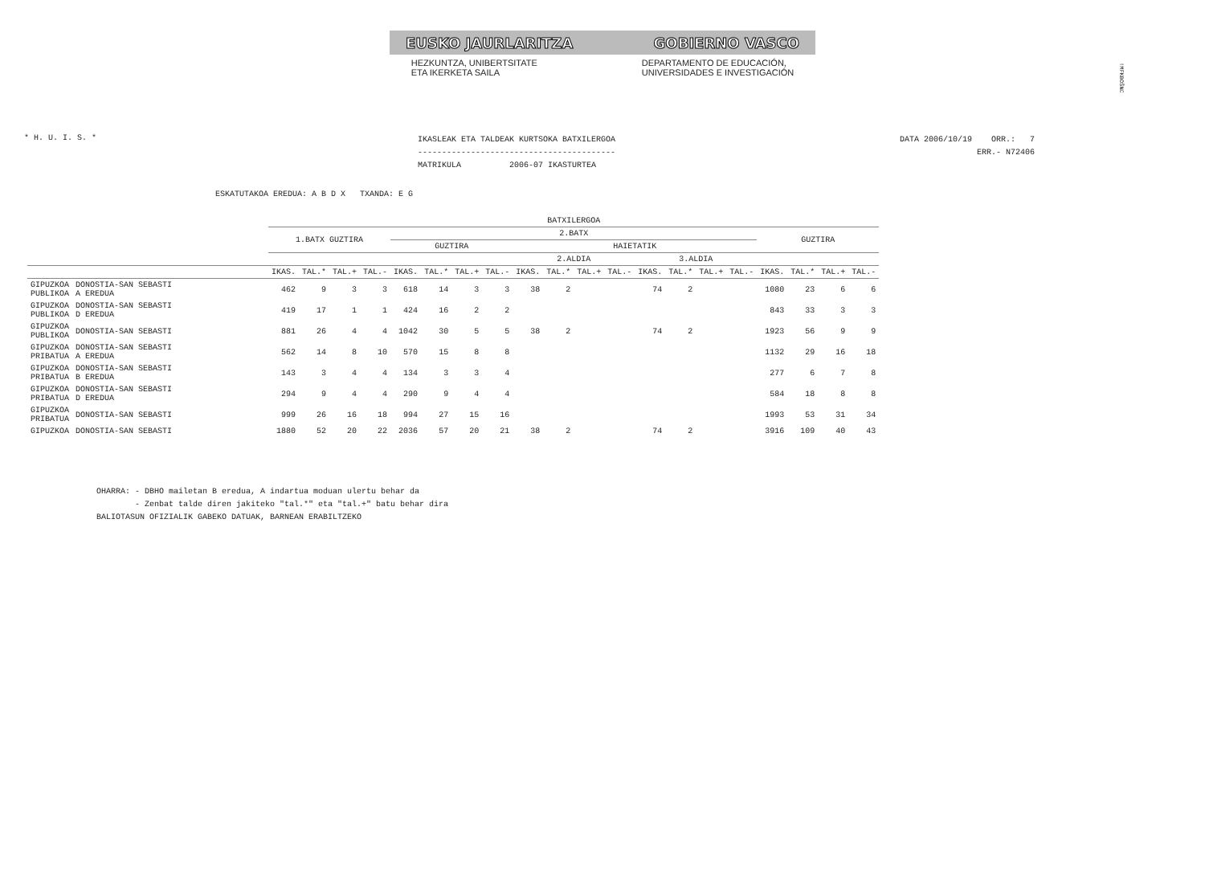!MFKBOŠNC
EUSKO JAURLARITZA GOBIERNO VASCO
HEZKUNTZA, UNIBERTSITATE
ETA IKERKETA SAILA
DEPARTAMENTO DE EDUCACIÓN,
UNIVERSIDADES E INVESTIGACIÓN
* H. U. I. S. *
IKASLEAK ETA TALDEAK KURTSOKA BATXILERGOA
-----------------------------------------
MATRIKULA 2006-07 IKASTURTEA
DATA 2006/10/19 ORR.: 7
ERR.- N72406
ESKATUTAKOA EREDUA: A B D X TXANDA: E G
| | | BATXILERGOA | | | | | | | | | | | | | | | | | | | |
| --- | --- | --- | --- | --- | --- | --- | --- | --- | --- | --- | --- | --- | --- | --- | --- | --- | --- | --- | --- | --- | --- |
| | | 1.BATX GUZTIRA | | | | 2.BATX | | | | | | | | | | | | GUZTIRA | | | |
| | | | | | | GUZTIRA | | | | HAIETATIK | | | | | | | | | | | |
| | | | | | | | | | | 2.ALDIA | | | | 3.ALDIA | | | | | | | |
| | | IKAS. | TAL.* | TAL.+ | TAL.- | IKAS. | TAL.* | TAL.+ | TAL.- | IKAS. | TAL.* | TAL.+ | TAL.- | IKAS. | TAL.* | TAL.+ | TAL.- | IKAS. | TAL.* | TAL.+ | TAL.- |
| GIPUZKOA PUBLIKOA | DONOSTIA-SAN SEBASTI A EREDUA | 462 | 9 | 3 | 3 | 618 | 14 | 3 | 3 | 38 | 2 | | | 74 | 2 | | | 1080 | 23 | 6 | 6 |
| GIPUZKOA PUBLIKOA | DONOSTIA-SAN SEBASTI D EREDUA | 419 | 17 | 1 | 1 | 424 | 16 | 2 | 2 | | | | | | | | | 843 | 33 | 3 | 3 |
| GIPUZKOA PUBLIKOA | DONOSTIA-SAN SEBASTI | 881 | 26 | 4 | 4 | 1042 | 30 | 5 | 5 | 38 | 2 | | | 74 | 2 | | | 1923 | 56 | 9 | 9 |
| GIPUZKOA PRIBATUA | DONOSTIA-SAN SEBASTI A EREDUA | 562 | 14 | 8 | 10 | 570 | 15 | 8 | 8 | | | | | | | | | 1132 | 29 | 16 | 18 |
| GIPUZKOA PRIBATUA | DONOSTIA-SAN SEBASTI B EREDUA | 143 | 3 | 4 | 4 | 134 | 3 | 3 | 4 | | | | | | | | | 277 | 6 | 7 | 8 |
| GIPUZKOA PRIBATUA | DONOSTIA-SAN SEBASTI D EREDUA | 294 | 9 | 4 | 4 | 290 | 9 | 4 | 4 | | | | | | | | | 584 | 18 | 8 | 8 |
| GIPUZKOA PRIBATUA | DONOSTIA-SAN SEBASTI | 999 | 26 | 16 | 18 | 994 | 27 | 15 | 16 | | | | | | | | | 1993 | 53 | 31 | 34 |
| GIPUZKOA | DONOSTIA-SAN SEBASTI | 1880 | 52 | 20 | 22 | 2036 | 57 | 20 | 21 | 38 | 2 | | | 74 | 2 | | | 3916 | 109 | 40 | 43 |
OHARRA: - DBHO mailetan B eredua, A indartua moduan ulertu behar da - Zenbat talde diren jakiteko "tal.*" eta "tal.+" batu behar dira BALIOTASUN OFIZIALIK GABEKO DATUAK, BARNEAN ERABILTZEKO